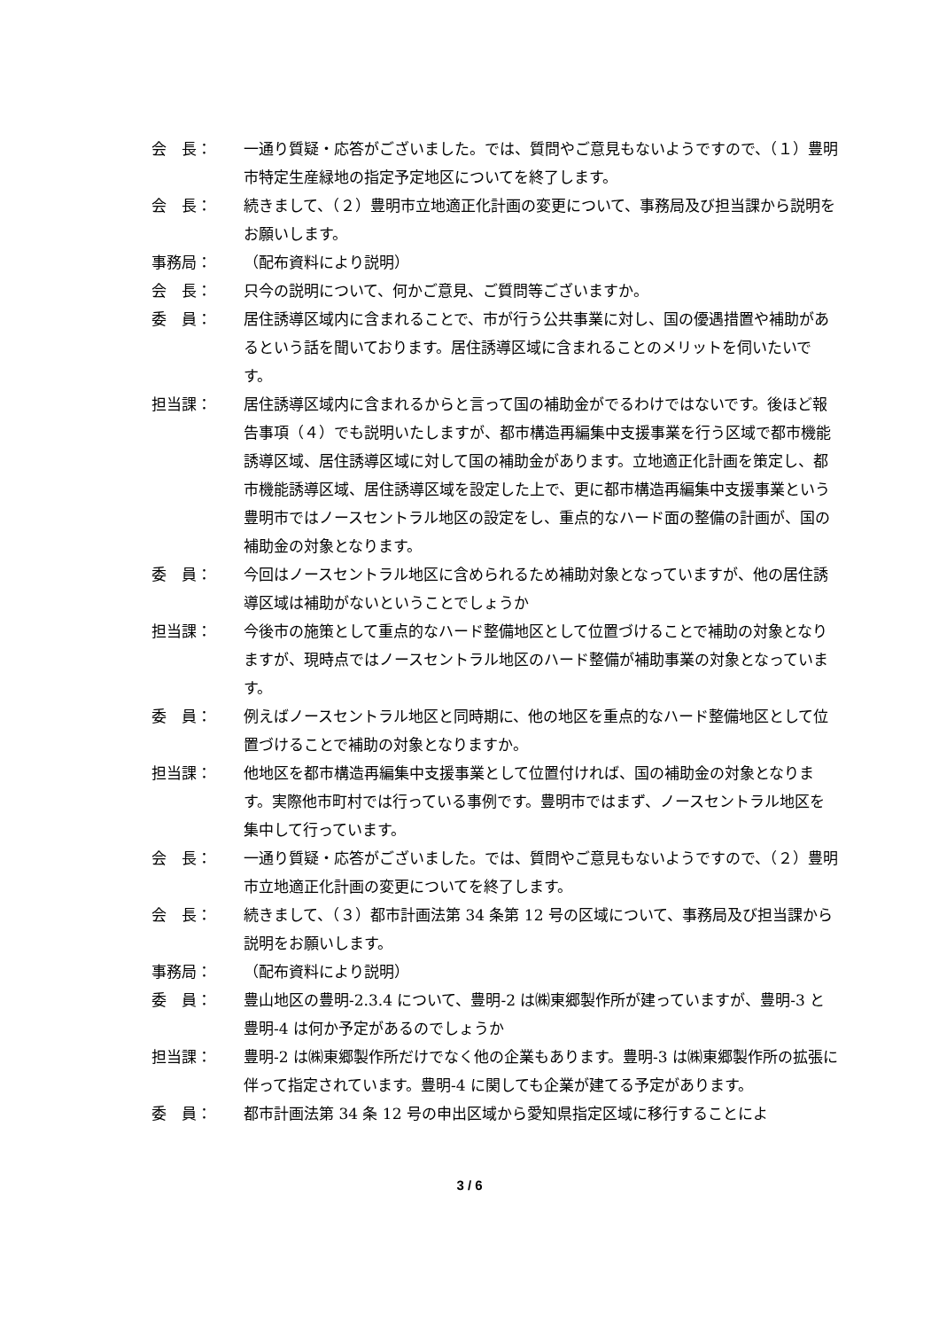会　長： 一通り質疑・応答がございました。では、質問やご意見もないようですので、（１）豊明市特定生産緑地の指定予定地区についてを終了します。
会　長： 続きまして、（２）豊明市立地適正化計画の変更について、事務局及び担当課から説明をお願いします。
事務局： （配布資料により説明）
会　長： 只今の説明について、何かご意見、ご質問等ございますか。
委　員： 居住誘導区域内に含まれることで、市が行う公共事業に対し、国の優遇措置や補助があるという話を聞いております。居住誘導区域に含まれることのメリットを伺いたいです。
担当課： 居住誘導区域内に含まれるからと言って国の補助金がでるわけではないです。後ほど報告事項（４）でも説明いたしますが、都市構造再編集中支援事業を行う区域で都市機能誘導区域、居住誘導区域に対して国の補助金があります。立地適正化計画を策定し、都市機能誘導区域、居住誘導区域を設定した上で、更に都市構造再編集中支援事業という豊明市ではノースセントラル地区の設定をし、重点的なハード面の整備の計画が、国の補助金の対象となります。
委　員： 今回はノースセントラル地区に含められるため補助対象となっていますが、他の居住誘導区域は補助がないということでしょうか
担当課： 今後市の施策として重点的なハード整備地区として位置づけることで補助の対象となりますが、現時点ではノースセントラル地区のハード整備が補助事業の対象となっています。
委　員： 例えばノースセントラル地区と同時期に、他の地区を重点的なハード整備地区として位置づけることで補助の対象となりますか。
担当課： 他地区を都市構造再編集中支援事業として位置付ければ、国の補助金の対象となります。実際他市町村では行っている事例です。豊明市ではまず、ノースセントラル地区を集中して行っています。
会　長： 一通り質疑・応答がございました。では、質問やご意見もないようですので、（２）豊明市立地適正化計画の変更についてを終了します。
会　長： 続きまして、（３）都市計画法第 34 条第 12 号の区域について、事務局及び担当課から説明をお願いします。
事務局： （配布資料により説明）
委　員： 豊山地区の豊明-2.3.4 について、豊明-2 は㈱東郷製作所が建っていますが、豊明-3 と豊明-4 は何か予定があるのでしょうか
担当課： 豊明-2 は㈱東郷製作所だけでなく他の企業もあります。豊明-3 は㈱東郷製作所の拡張に伴って指定されています。豊明-4 に関しても企業が建てる予定があります。
委　員： 都市計画法第 34 条 12 号の申出区域から愛知県指定区域に移行することによ
3 / 6